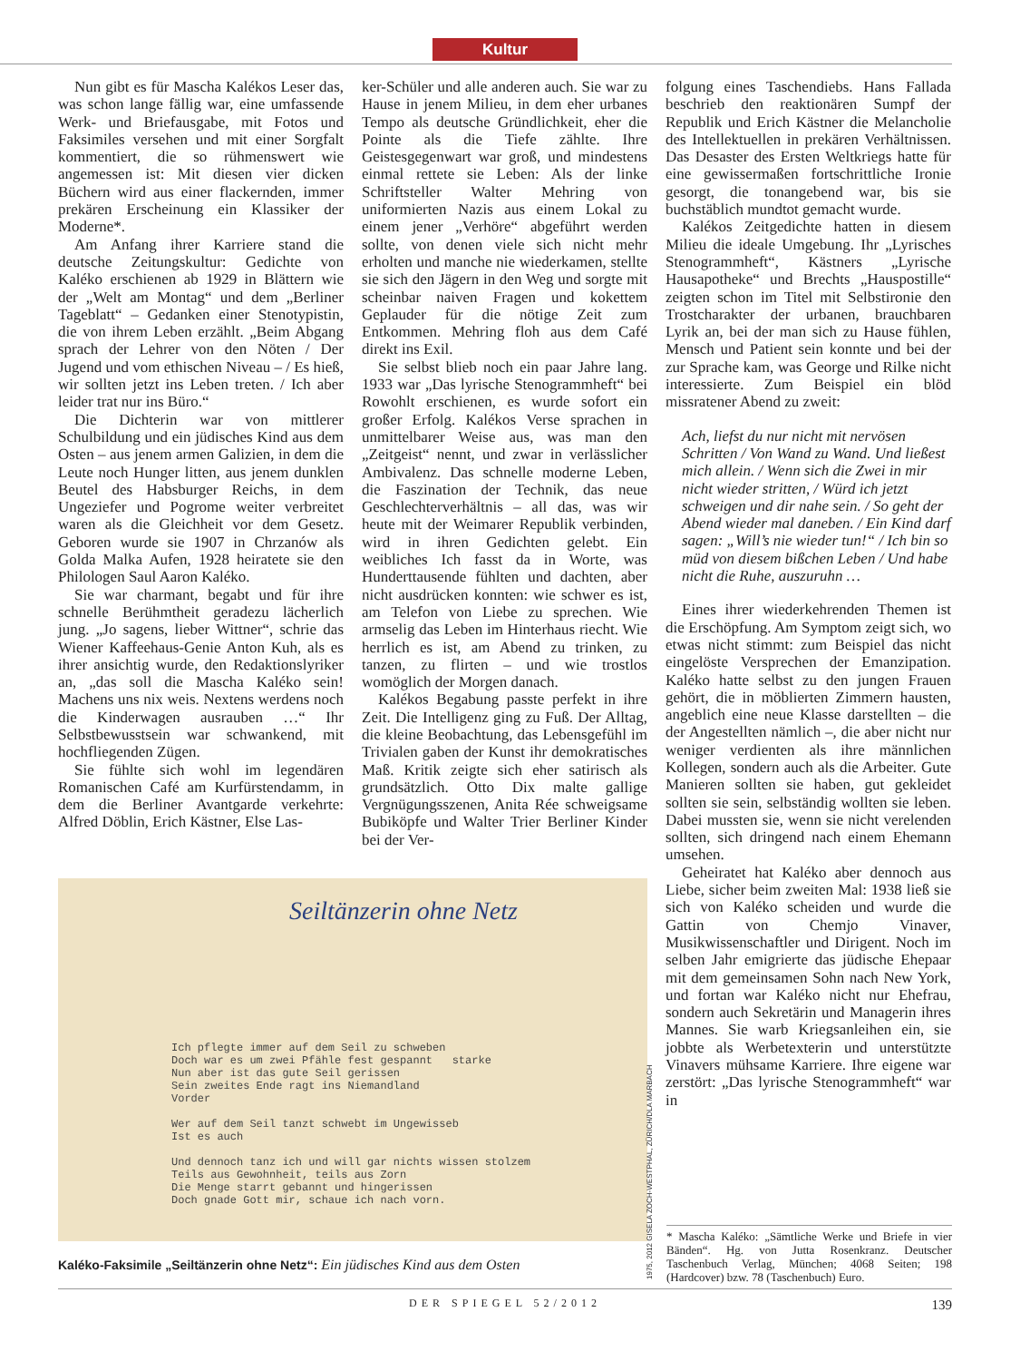Kultur
Nun gibt es für Mascha Kalékos Leser das, was schon lange fällig war, eine umfassende Werk- und Briefausgabe, mit Fotos und Faksimiles versehen und mit einer Sorgfalt kommentiert, die so rühmenswert wie angemessen ist: Mit diesen vier dicken Büchern wird aus einer flackernden, immer prekären Erscheinung ein Klassiker der Moderne*.
Am Anfang ihrer Karriere stand die deutsche Zeitungskultur: Gedichte von Kaléko erschienen ab 1929 in Blättern wie der „Welt am Montag“ und dem „Berliner Tageblatt“ – Gedanken einer Stenotypistin, die von ihrem Leben erzählt. „Beim Abgang sprach der Lehrer von den Nöten / Der Jugend und vom ethischen Niveau – / Es hieß, wir sollten jetzt ins Leben treten. / Ich aber leider trat nur ins Büro.“
Die Dichterin war von mittlerer Schulbildung und ein jüdisches Kind aus dem Osten – aus jenem armen Galizien, in dem die Leute noch Hunger litten, aus jenem dunklen Beutel des Habsburger Reichs, in dem Ungeziefer und Pogrome weiter verbreitet waren als die Gleichheit vor dem Gesetz. Geboren wurde sie 1907 in Chrzanów als Golda Malka Aufen, 1928 heiratete sie den Philologen Saul Aaron Kaléko.
Sie war charmant, begabt und für ihre schnelle Berühmtheit geradezu lächerlich jung. „Jo sagens, lieber Wittner“, schrie das Wiener Kaffeehaus-Genie Anton Kuh, als es ihrer ansichtig wurde, den Redaktionslyriker an, „das soll die Mascha Kaléko sein! Machens uns nix weis. Nextens werdens noch die Kinderwagen ausrauben …“ Ihr Selbstbewusstsein war schwankend, mit hochfliegenden Zügen.
Sie fühlte sich wohl im legendären Romanischen Café am Kurfürstendamm, in dem die Berliner Avantgarde verkehrte: Alfred Döblin, Erich Kästner, Else Las-
ker-Schüler und alle anderen auch. Sie war zu Hause in jenem Milieu, in dem eher urbanes Tempo als deutsche Gründlichkeit, eher die Pointe als die Tiefe zählte. Ihre Geistesgegenwart war groß, und mindestens einmal rettete sie Leben: Als der linke Schriftsteller Walter Mehring von uniformierten Nazis aus einem Lokal zu einem jener „Verhöre“ abgeführt werden sollte, von denen viele sich nicht mehr erholten und manche nie wiederkamen, stellte sie sich den Jägern in den Weg und sorgte mit scheinbar naiven Fragen und kokettem Geplauder für die nötige Zeit zum Entkommen. Mehring floh aus dem Café direkt ins Exil.
Sie selbst blieb noch ein paar Jahre lang. 1933 war „Das lyrische Stenogrammheft“ bei Rowohlt erschienen, es wurde sofort ein großer Erfolg. Kalékos Verse sprachen in unmittelbarer Weise aus, was man den „Zeitgeist“ nennt, und zwar in verlässlicher Ambivalenz. Das schnelle moderne Leben, die Faszination der Technik, das neue Geschlechterverhältnis – all das, was wir heute mit der Weimarer Republik verbinden, wird in ihren Gedichten gelebt. Ein weibliches Ich fasst da in Worte, was Hunderttausende fühlten und dachten, aber nicht ausdrücken konnten: wie schwer es ist, am Telefon von Liebe zu sprechen. Wie armselig das Leben im Hinterhaus riecht. Wie herrlich es ist, am Abend zu trinken, zu tanzen, zu flirten – und wie trostlos womöglich der Morgen danach.
Kalékos Begabung passte perfekt in ihre Zeit. Die Intelligenz ging zu Fuß. Der Alltag, die kleine Beobachtung, das Lebensgefühl im Trivialen gaben der Kunst ihr demokratisches Maß. Kritik zeigte sich eher satirisch als grundsätzlich. Otto Dix malte gallige Vergnügungsszenen, Anita Rée schweigsame Bubiköpfe und Walter Trier Berliner Kinder bei der Ver-
folgung eines Taschendiebs. Hans Fallada beschrieb den reaktionären Sumpf der Republik und Erich Kästner die Melancholie des Intellektuellen in prekären Verhältnissen. Das Desaster des Ersten Weltkriegs hatte für eine gewissermaßen fortschrittliche Ironie gesorgt, die tonangebend war, bis sie buchstäblich mundtot gemacht wurde.
Kalékos Zeitgedichte hatten in diesem Milieu die ideale Umgebung. Ihr „Lyrisches Stenogrammheft“, Kästners „Lyrische Hausapotheke“ und Brechts „Hauspostille“ zeigten schon im Titel mit Selbstironie den Trostcharakter der urbanen, brauchbaren Lyrik an, bei der man sich zu Hause fühlen, Mensch und Patient sein konnte und bei der zur Sprache kam, was George und Rilke nicht interessierte. Zum Beispiel ein blöd missratener Abend zu zweit:
Ach, liefst du nur nicht mit nervösen Schritten / Von Wand zu Wand. Und ließest mich allein. / Wenn sich die Zwei in mir nicht wieder stritten, / Würd ich jetzt schweigen und dir nahe sein. / So geht der Abend wieder mal daneben. / Ein Kind darf sagen: „Will’s nie wieder tun!“ / Ich bin so müd von diesem bißchen Leben / Und habe nicht die Ruhe, auszuruhn …
Eines ihrer wiederkehrenden Themen ist die Erschöpfung. Am Symptom zeigt sich, wo etwas nicht stimmt: zum Beispiel das nicht eingelöste Versprechen der Emanzipation. Kaléko hatte selbst zu den jungen Frauen gehört, die in möblierten Zimmern hausten, angeblich eine neue Klasse darstellten – die der Angestellten nämlich –, die aber nicht nur weniger verdienten als ihre männlichen Kollegen, sondern auch als die Arbeiter. Gute Manieren sollten sie haben, gut gekleidet sollten sie sein, selbständig wollten sie leben. Dabei mussten sie, wenn sie nicht verelenden sollten, sich dringend nach einem Ehemann umsehen.
Geheiratet hat Kaléko aber dennoch aus Liebe, sicher beim zweiten Mal: 1938 ließ sie sich von Kaléko scheiden und wurde die Gattin von Chemjo Vinaver, Musikwissenschaftler und Dirigent. Noch im selben Jahr emigrierte das jüdische Ehepaar mit dem gemeinsamen Sohn nach New York, und fortan war Kaléko nicht nur Ehefrau, sondern auch Sekretärin und Managerin ihres Mannes. Sie warb Kriegsanleihen ein, sie jobbte als Werbetexterin und unterstützte Vinavers mühsame Karriere. Ihre eigene war zerstört: „Das lyrische Stenogrammheft“ war in
Seiltänzerin ohne Netz
Ich pflegte immer auf dem Seil zu schweben
Doch war es um zwei Pfähle fest gespannt starke
Nun aber ist das gute Seil gerissen
Sein zweites Ende ragt ins Niemandland
Vorder
Wer auf dem Seil tanzt schwebt im Ungewisseb
Ist es auch
Und dennoch tanz ich und will gar nichts wissen stolzem
Teils aus Gewohnheit, teils aus Zorn
Die Menge starrt gebannt und hingerissen
Doch gnade Gott mir, schaue ich nach vorn.
1975, 2012 GISELA ZOCH-WESTPHAL, ZÜRICH/DLA MARBACH
Kaléko-Faksimile „Seiltänzerin ohne Netz“: Ein jüdisches Kind aus dem Osten
* Mascha Kaléko: „Sämtliche Werke und Briefe in vier Bänden“. Hg. von Jutta Rosenkranz. Deutscher Taschenbuch Verlag, München; 4068 Seiten; 198 (Hardcover) bzw. 78 (Taschenbuch) Euro.
DER SPIEGEL 52/2012
139